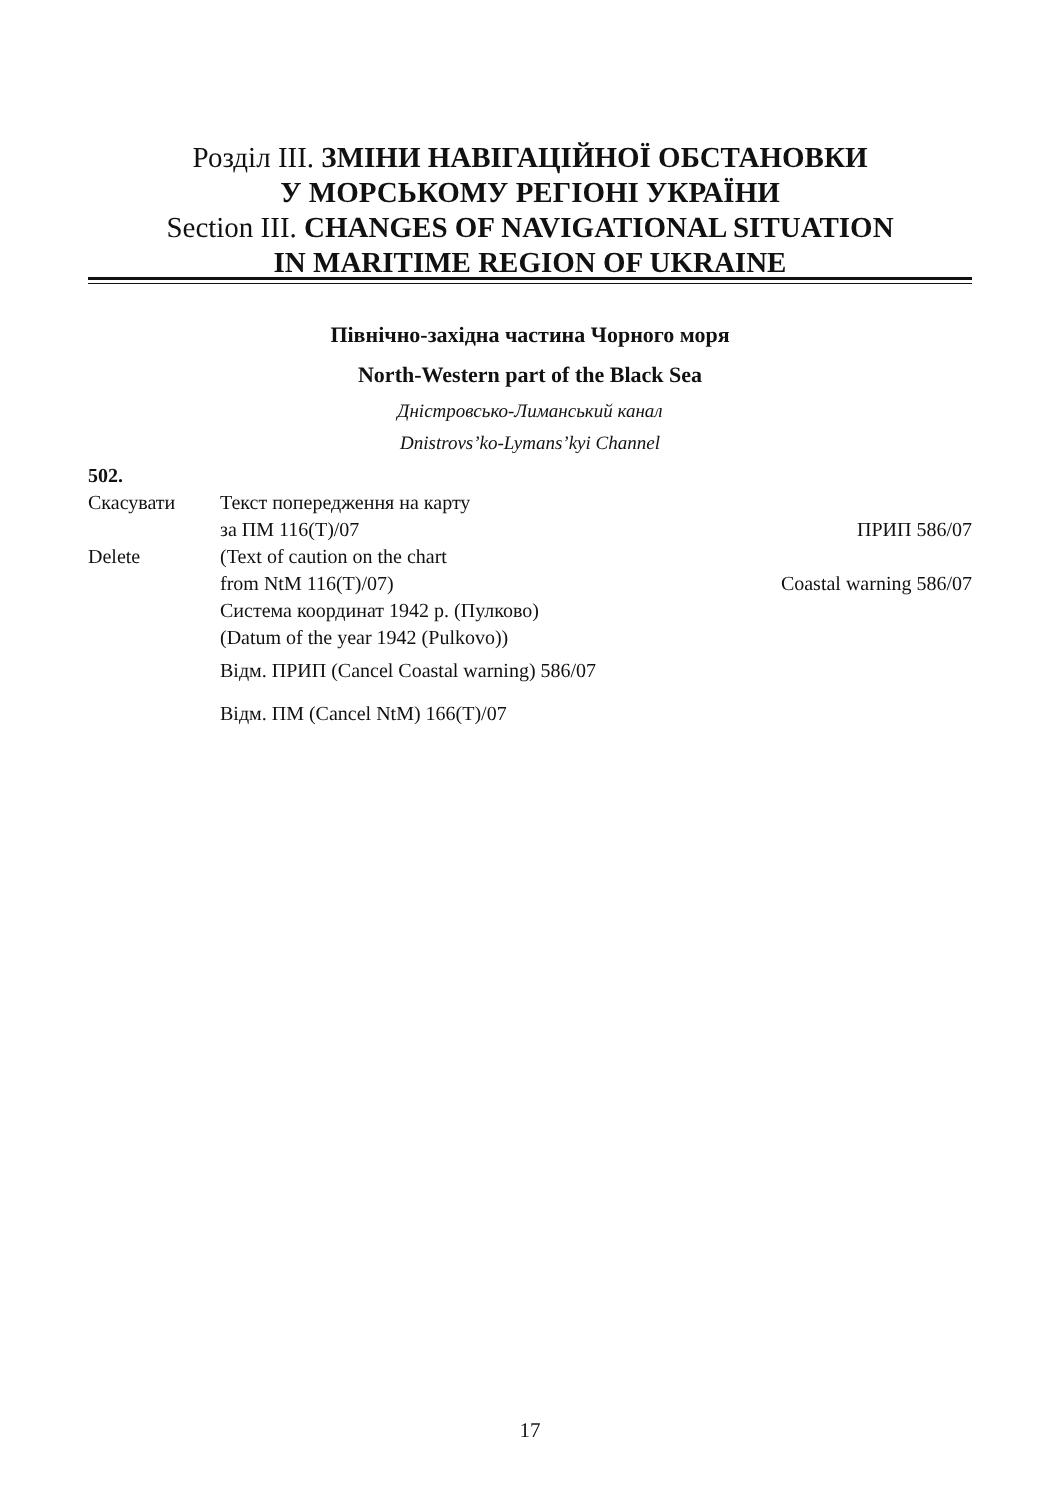Розділ III. ЗМІНИ НАВІГАЦІЙНОЇ ОБСТАНОВКИ
У МОРСЬКОМУ РЕГІОНІ УКРАЇНИ
Section III. CHANGES OF NAVIGATIONAL SITUATION
IN MARITIME REGION OF UKRAINE
Північно-західна частина Чорного моря
North-Western part of the Black Sea
Дністровсько-Лиманський канал
Dnistrovs’ko-Lymans’kyi Channel
502.
Скасувати Текст попередження на карту
за ПМ 116(Т)/07 ПРИП 586/07
Delete (Text of caution on the chart
from NtM 116(T)/07) Coastal warning 586/07
Система координат 1942 р. (Пулково)
(Datum of the year 1942 (Pulkovo))
Відм. ПРИП (Cancel Coastal warning) 586/07
Відм. ПМ (Cancel NtM) 166(T)/07
17